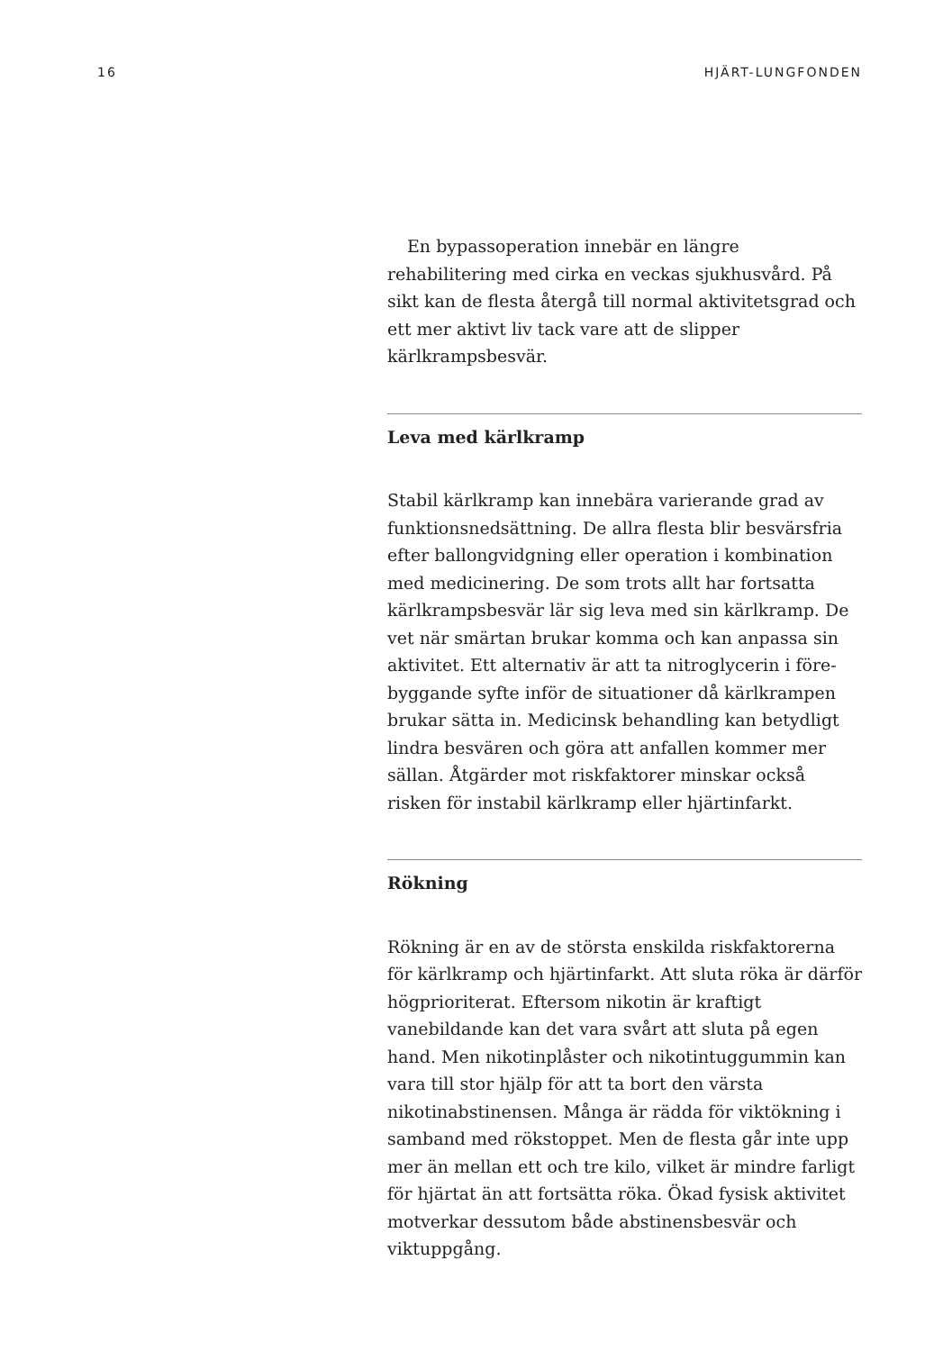16 HJÄRT-LUNGFONDEN
En bypassoperation innebär en längre rehabilitering med cirka en veckas sjukhusvård. På sikt kan de flesta återgå till normal aktivitetsgrad och ett mer aktivt liv tack vare att de slipper kärlkrampsbesvär.
Leva med kärlkramp
Stabil kärlkramp kan innebära varierande grad av funktionsnedsättning. De allra flesta blir besvärsfria efter ballongvidgning eller operation i kombination med medicinering. De som trots allt har fortsatta kärlkrampsbesvär lär sig leva med sin kärlkramp. De vet när smärtan brukar komma och kan anpassa sin aktivitet. Ett alternativ är att ta nitroglycerin i före­byggande syfte inför de situationer då kärlkrampen brukar sätta in. Medicinsk behandling kan betydligt lindra besvären och göra att anfallen kommer mer sällan. Åtgärder mot riskfaktorer minskar också risken för instabil kärlkramp eller hjärtinfarkt.
Rökning
Rökning är en av de största enskilda riskfaktorerna för kärlkramp och hjärtinfarkt. Att sluta röka är därför högprioriterat. Eftersom nikotin är kraftigt vanebildande kan det vara svårt att sluta på egen hand. Men nikotinplåster och nikotintuggummin kan vara till stor hjälp för att ta bort den värsta nikotinabstinensen. Många är rädda för viktökning i samband med rökstoppet. Men de flesta går inte upp mer än mellan ett och tre kilo, vilket är mindre farligt för hjärtat än att fortsätta röka. Ökad fysisk aktivitet motverkar dessutom både abstinensbesvär och viktuppgång.